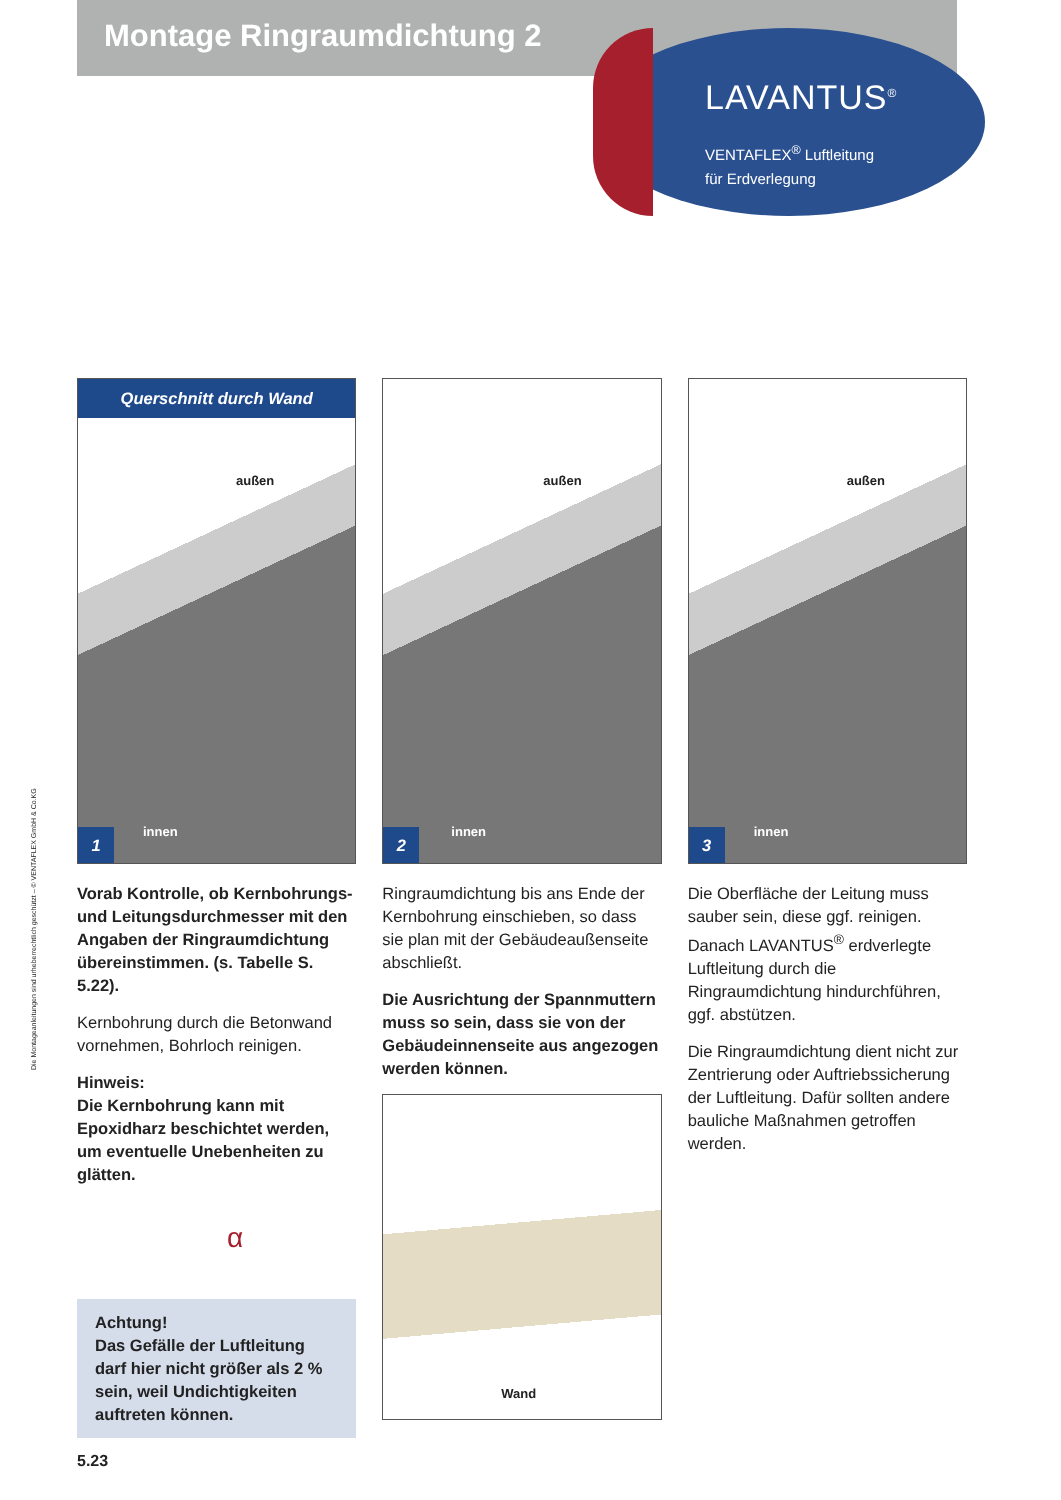Montage Ringraumdichtung 2
LAVANTUS<sup>®</sup>
VENTAFLEX<sup>®</sup> Luftleitung
für Erdverlegung
Die Montageanleitungen sind urheberrechtlich geschützt – © VENTAFLEX GmbH & Co.KG
Querschnitt durch Wand
außen
innen
1
Vorab Kontrolle, ob Kernbohrungs- und Leitungsdurchmesser mit den Angaben der Ringraumdichtung übereinstimmen. (s. Tabelle S. 5.22).
Kernbohrung durch die Betonwand vornehmen, Bohrloch reinigen.
Hinweis:
Die Kernbohrung kann mit Epoxidharz beschichtet werden, um eventuelle Unebenheiten zu glätten.
α
Achtung!
Das Gefälle der Luftleitung darf hier nicht größer als 2 % sein, weil Undichtigkeiten auftreten können.
außen
innen
2
Ringraumdichtung bis ans Ende der Kernbohrung einschieben, so dass sie plan mit der Gebäudeaußen­seite abschließt.
Die Ausrichtung der Spannmuttern muss so sein, dass sie von der Gebäudeinnenseite aus angezogen werden können.
Wand
außen
innen
3
Die Oberfläche der Leitung muss sauber sein, diese ggf. reinigen. Danach LAVANTUS<sup>®</sup> erdverlegte Luft­leitung durch die Ringraumdichtung hindurchführen, ggf. abstützen.
Die Ringraumdichtung dient nicht zur Zentrierung oder Auftriebssicherung der Luftleitung. Dafür sollten andere bauliche Maßnahmen getroffen werden.
5.23